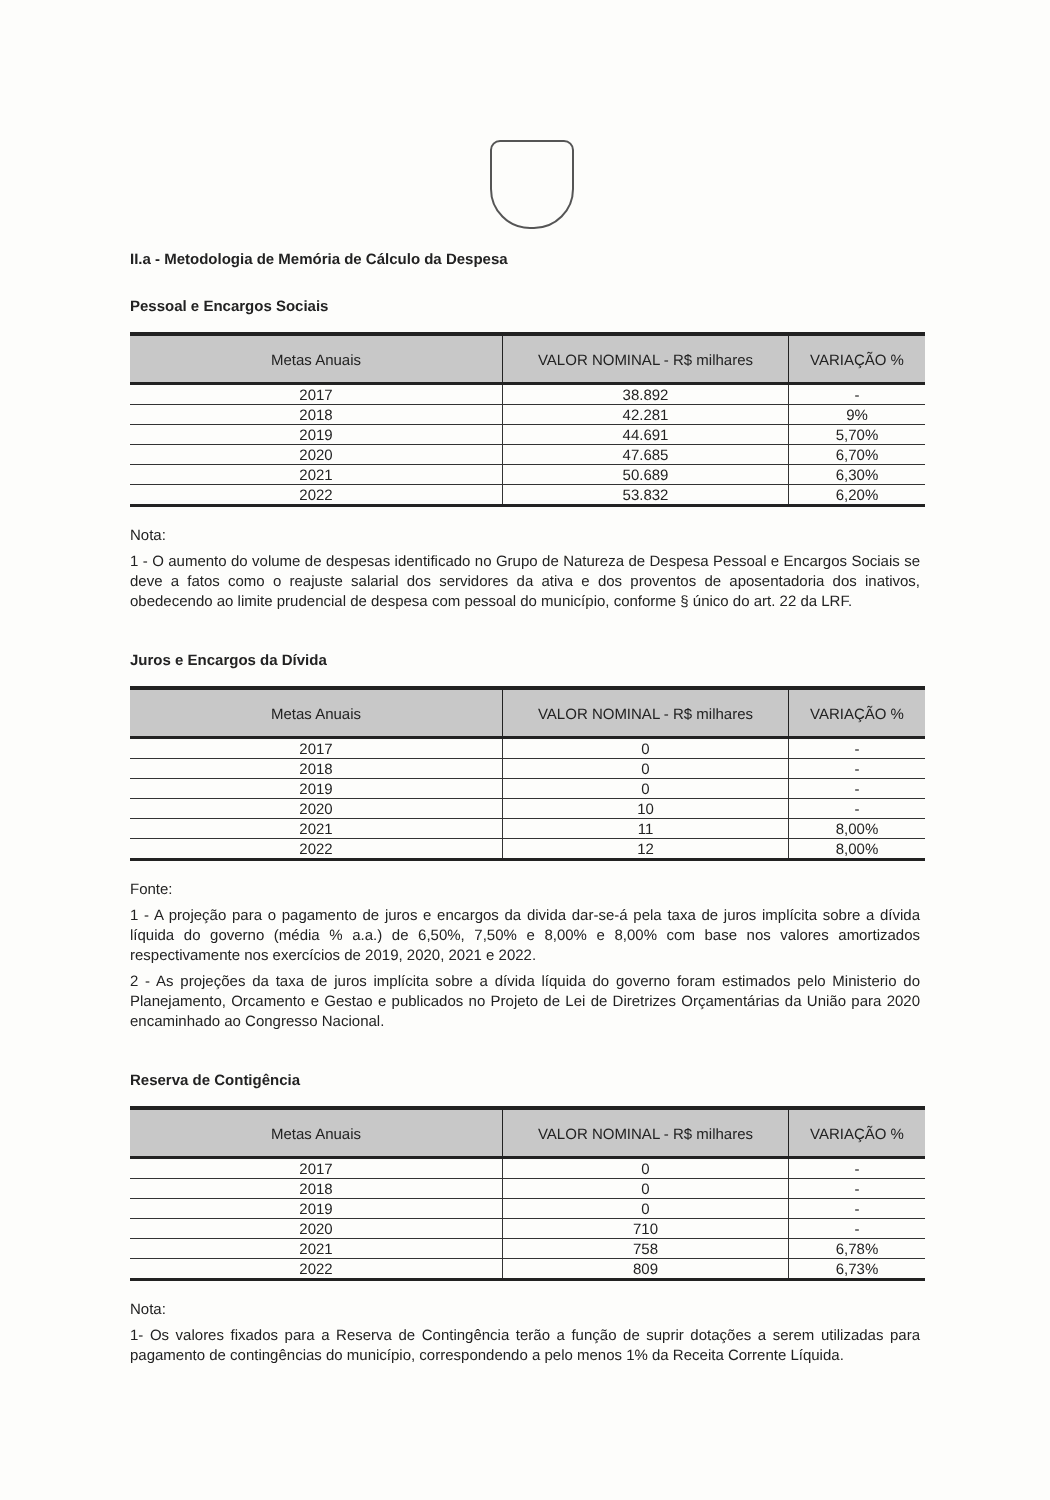II.a - Metodologia de Memória de Cálculo da Despesa
Pessoal e Encargos Sociais
| Metas Anuais | VALOR NOMINAL - R$ milhares | VARIAÇÃO % |
| --- | --- | --- |
| 2017 | 38.892 | - |
| 2018 | 42.281 | 9% |
| 2019 | 44.691 | 5,70% |
| 2020 | 47.685 | 6,70% |
| 2021 | 50.689 | 6,30% |
| 2022 | 53.832 | 6,20% |
Nota:
1 - O aumento do volume de despesas identificado no Grupo de Natureza de Despesa Pessoal e Encargos Sociais se deve a fatos como o reajuste salarial dos servidores da ativa e dos proventos de aposentadoria dos inativos, obedecendo ao limite prudencial de despesa com pessoal do município, conforme § único do art. 22 da LRF.
Juros e Encargos da Dívida
| Metas Anuais | VALOR NOMINAL - R$ milhares | VARIAÇÃO % |
| --- | --- | --- |
| 2017 | 0 | - |
| 2018 | 0 | - |
| 2019 | 0 | - |
| 2020 | 10 | - |
| 2021 | 11 | 8,00% |
| 2022 | 12 | 8,00% |
Fonte:
1 - A projeção para o pagamento de juros e encargos da divida dar-se-á pela taxa de juros implícita sobre a dívida líquida do governo (média % a.a.) de 6,50%, 7,50% e 8,00% e 8,00% com base nos valores amortizados respectivamente nos exercícios de 2019, 2020, 2021 e 2022.
2 - As projeções da taxa de juros implícita sobre a dívida líquida do governo foram estimados pelo Ministerio do Planejamento, Orcamento e Gestao e publicados no Projeto de Lei de Diretrizes Orçamentárias da União para 2020 encaminhado ao Congresso Nacional.
Reserva de Contigência
| Metas Anuais | VALOR NOMINAL - R$ milhares | VARIAÇÃO % |
| --- | --- | --- |
| 2017 | 0 | - |
| 2018 | 0 | - |
| 2019 | 0 | - |
| 2020 | 710 | - |
| 2021 | 758 | 6,78% |
| 2022 | 809 | 6,73% |
Nota:
1- Os valores fixados para a Reserva de Contingência terão a função de suprir dotações a serem utilizadas para pagamento de contingências do município, correspondendo a pelo menos 1% da Receita Corrente Líquida.